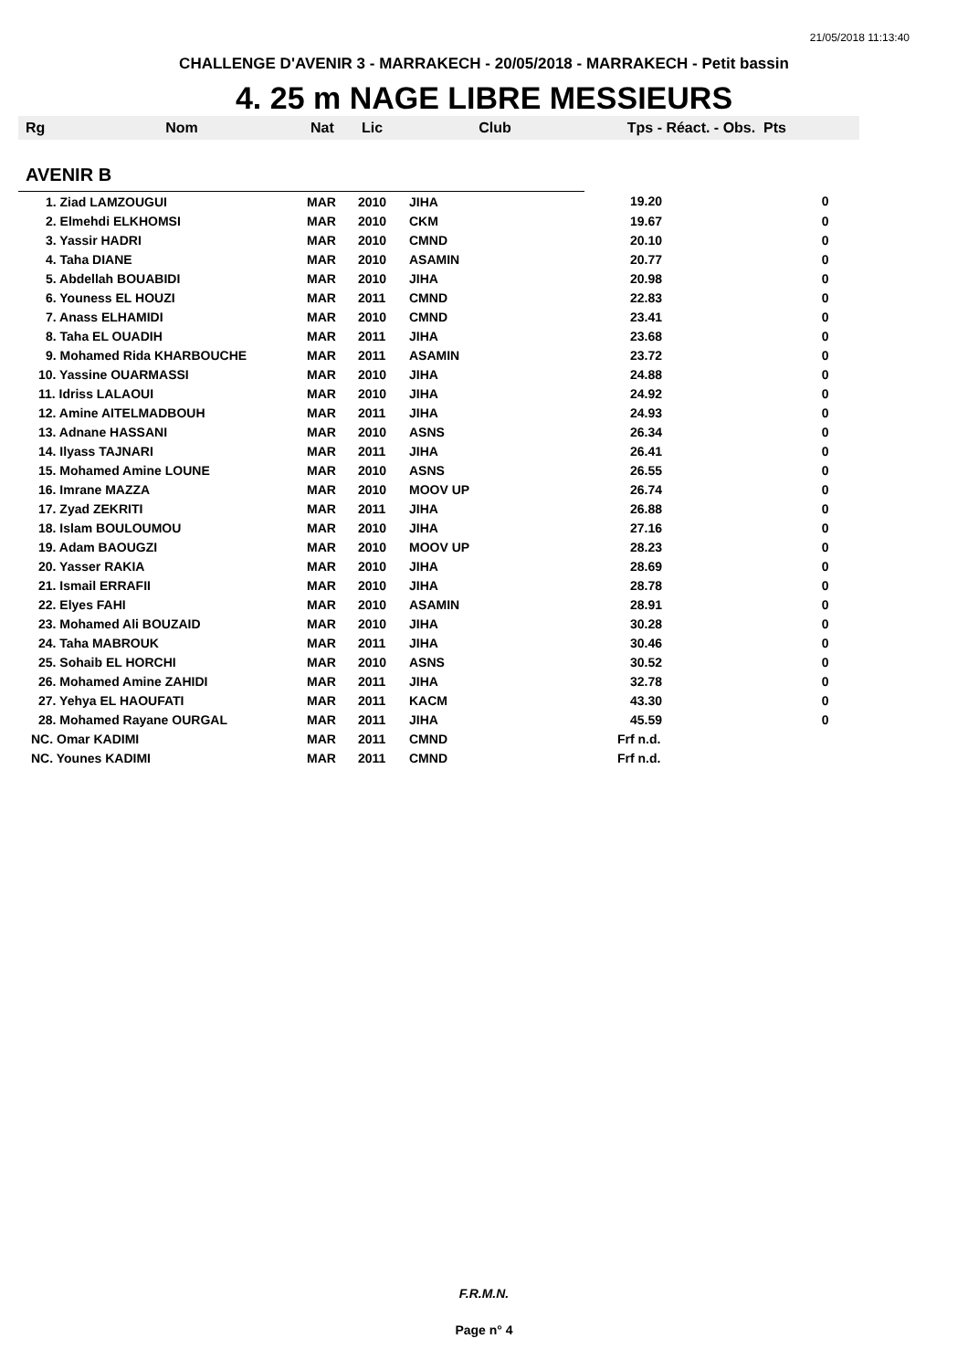21/05/2018 11:13:40
CHALLENGE D'AVENIR 3 - MARRAKECH - 20/05/2018 - MARRAKECH - Petit bassin
4. 25 m NAGE LIBRE MESSIEURS
| Rg | Nom | Nat | Lic | Club | Tps - Réact. - Obs. Pts | |
| --- | --- | --- | --- | --- | --- | --- |
| AVENIR B | | | | | | |
| 1. Ziad LAMZOUGUI | | MAR | 2010 | JIHA | 19.20 | 0 |
| 2. Elmehdi ELKHOMSI | | MAR | 2010 | CKM | 19.67 | 0 |
| 3. Yassir HADRI | | MAR | 2010 | CMND | 20.10 | 0 |
| 4. Taha DIANE | | MAR | 2010 | ASAMIN | 20.77 | 0 |
| 5. Abdellah BOUABIDI | | MAR | 2010 | JIHA | 20.98 | 0 |
| 6. Youness EL HOUZI | | MAR | 2011 | CMND | 22.83 | 0 |
| 7. Anass ELHAMIDI | | MAR | 2010 | CMND | 23.41 | 0 |
| 8. Taha EL OUADIH | | MAR | 2011 | JIHA | 23.68 | 0 |
| 9. Mohamed Rida KHARBOUCHE | | MAR | 2011 | ASAMIN | 23.72 | 0 |
| 10. Yassine OUARMASSI | | MAR | 2010 | JIHA | 24.88 | 0 |
| 11. Idriss LALAOUI | | MAR | 2010 | JIHA | 24.92 | 0 |
| 12. Amine AITELMADBOUH | | MAR | 2011 | JIHA | 24.93 | 0 |
| 13. Adnane HASSANI | | MAR | 2010 | ASNS | 26.34 | 0 |
| 14. Ilyass TAJNARI | | MAR | 2011 | JIHA | 26.41 | 0 |
| 15. Mohamed Amine LOUNE | | MAR | 2010 | ASNS | 26.55 | 0 |
| 16. Imrane MAZZA | | MAR | 2010 | MOOV UP | 26.74 | 0 |
| 17. Zyad ZEKRITI | | MAR | 2011 | JIHA | 26.88 | 0 |
| 18. Islam BOULOUMOU | | MAR | 2010 | JIHA | 27.16 | 0 |
| 19. Adam BAOUGZI | | MAR | 2010 | MOOV UP | 28.23 | 0 |
| 20. Yasser RAKIA | | MAR | 2010 | JIHA | 28.69 | 0 |
| 21. Ismail ERRAFII | | MAR | 2010 | JIHA | 28.78 | 0 |
| 22. Elyes FAHI | | MAR | 2010 | ASAMIN | 28.91 | 0 |
| 23. Mohamed Ali BOUZAID | | MAR | 2010 | JIHA | 30.28 | 0 |
| 24. Taha MABROUK | | MAR | 2011 | JIHA | 30.46 | 0 |
| 25. Sohaib EL HORCHI | | MAR | 2010 | ASNS | 30.52 | 0 |
| 26. Mohamed Amine ZAHIDI | | MAR | 2011 | JIHA | 32.78 | 0 |
| 27. Yehya EL HAOUFATI | | MAR | 2011 | KACM | 43.30 | 0 |
| 28. Mohamed Rayane OURGAL | | MAR | 2011 | JIHA | 45.59 | 0 |
| NC. Omar KADIMI | | MAR | 2011 | CMND | Frf n.d. | |
| NC. Younes KADIMI | | MAR | 2011 | CMND | Frf n.d. | |
F.R.M.N.
Page n° 4